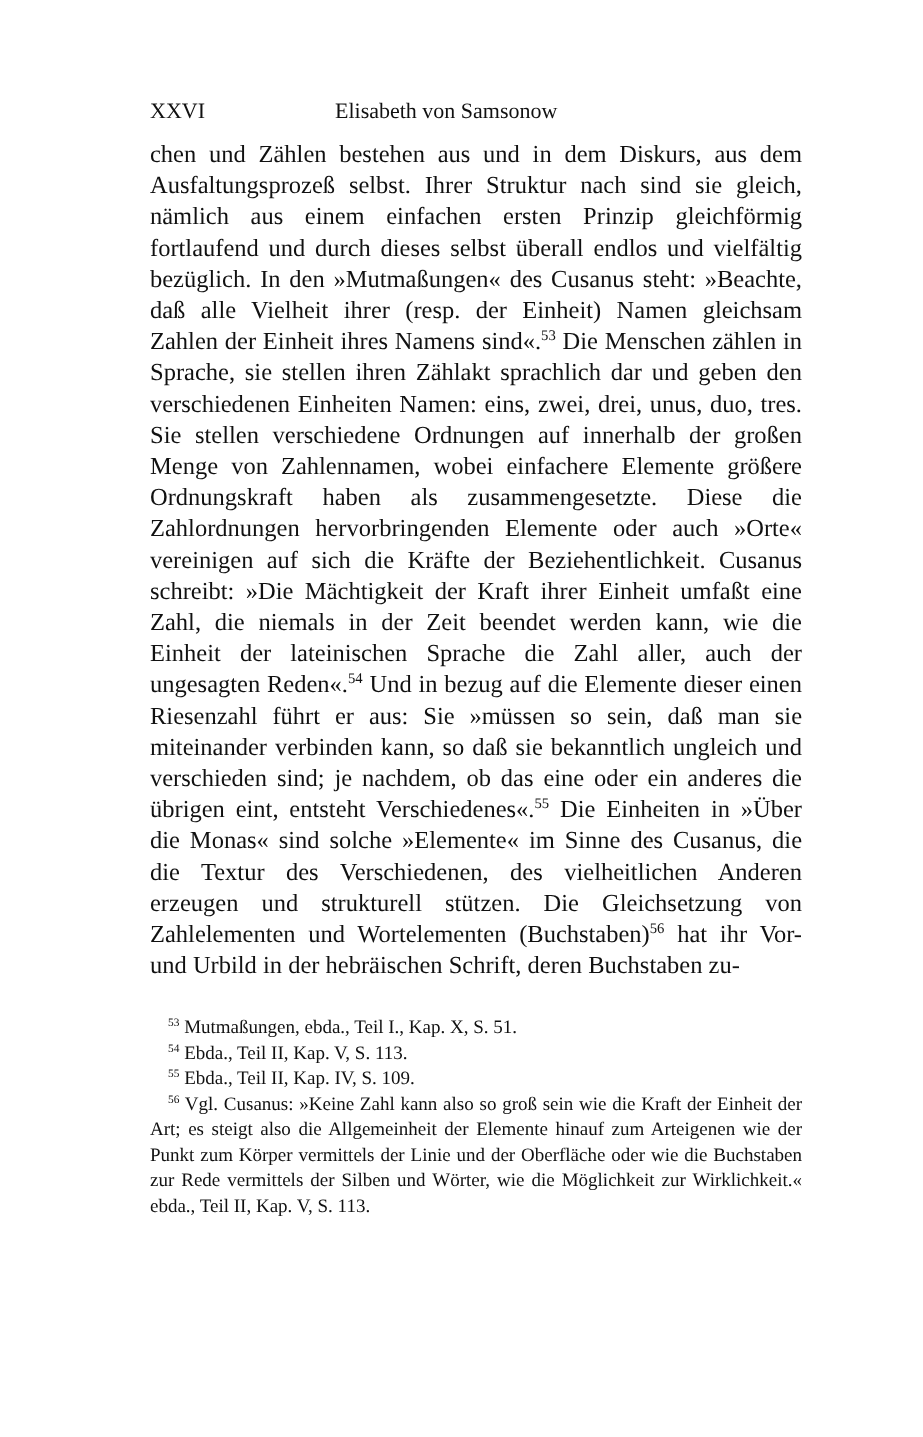XXVI Elisabeth von Samsonow
chen und Zählen bestehen aus und in dem Diskurs, aus dem Ausfaltungsprozeß selbst. Ihrer Struktur nach sind sie gleich, nämlich aus einem einfachen ersten Prinzip gleichförmig fortlaufend und durch dieses selbst überall endlos und vielfältig bezüglich. In den »Mutmaßungen« des Cusanus steht: »Beachte, daß alle Vielheit ihrer (resp. der Einheit) Namen gleichsam Zahlen der Einheit ihres Namens sind«.<sup>53</sup> Die Menschen zählen in Sprache, sie stellen ihren Zählakt sprachlich dar und geben den verschiedenen Einheiten Namen: eins, zwei, drei, unus, duo, tres. Sie stellen verschiedene Ordnungen auf innerhalb der großen Menge von Zahlennamen, wobei einfachere Elemente größere Ordnungskraft haben als zusammengesetzte. Diese die Zahlordnungen hervorbringenden Elemente oder auch »Orte« vereinigen auf sich die Kräfte der Beziehentlichkeit. Cusanus schreibt: »Die Mächtigkeit der Kraft ihrer Einheit umfaßt eine Zahl, die niemals in der Zeit beendet werden kann, wie die Einheit der lateinischen Sprache die Zahl aller, auch der ungesagten Reden«.<sup>54</sup> Und in bezug auf die Elemente dieser einen Riesenzahl führt er aus: Sie »müssen so sein, daß man sie miteinander verbinden kann, so daß sie bekanntlich ungleich und verschieden sind; je nachdem, ob das eine oder ein anderes die übrigen eint, entsteht Verschiedenes«.<sup>55</sup> Die Einheiten in »Über die Monas« sind solche »Elemente« im Sinne des Cusanus, die die Textur des Verschiedenen, des vielheitlichen Anderen erzeugen und strukturell stützen. Die Gleichsetzung von Zahlelementen und Wortelementen (Buchstaben)<sup>56</sup> hat ihr Vor- und Urbild in der hebräischen Schrift, deren Buchstaben zu-
<sup>53</sup> Mutmaßungen, ebda., Teil I., Kap. X, S. 51.
<sup>54</sup> Ebda., Teil II, Kap. V, S. 113.
<sup>55</sup> Ebda., Teil II, Kap. IV, S. 109.
<sup>56</sup> Vgl. Cusanus: »Keine Zahl kann also so groß sein wie die Kraft der Einheit der Art; es steigt also die Allgemeinheit der Elemente hinauf zum Arteigenen wie der Punkt zum Körper vermittels der Linie und der Oberfläche oder wie die Buchstaben zur Rede vermittels der Silben und Wörter, wie die Möglichkeit zur Wirklichkeit.« ebda., Teil II, Kap. V, S. 113.